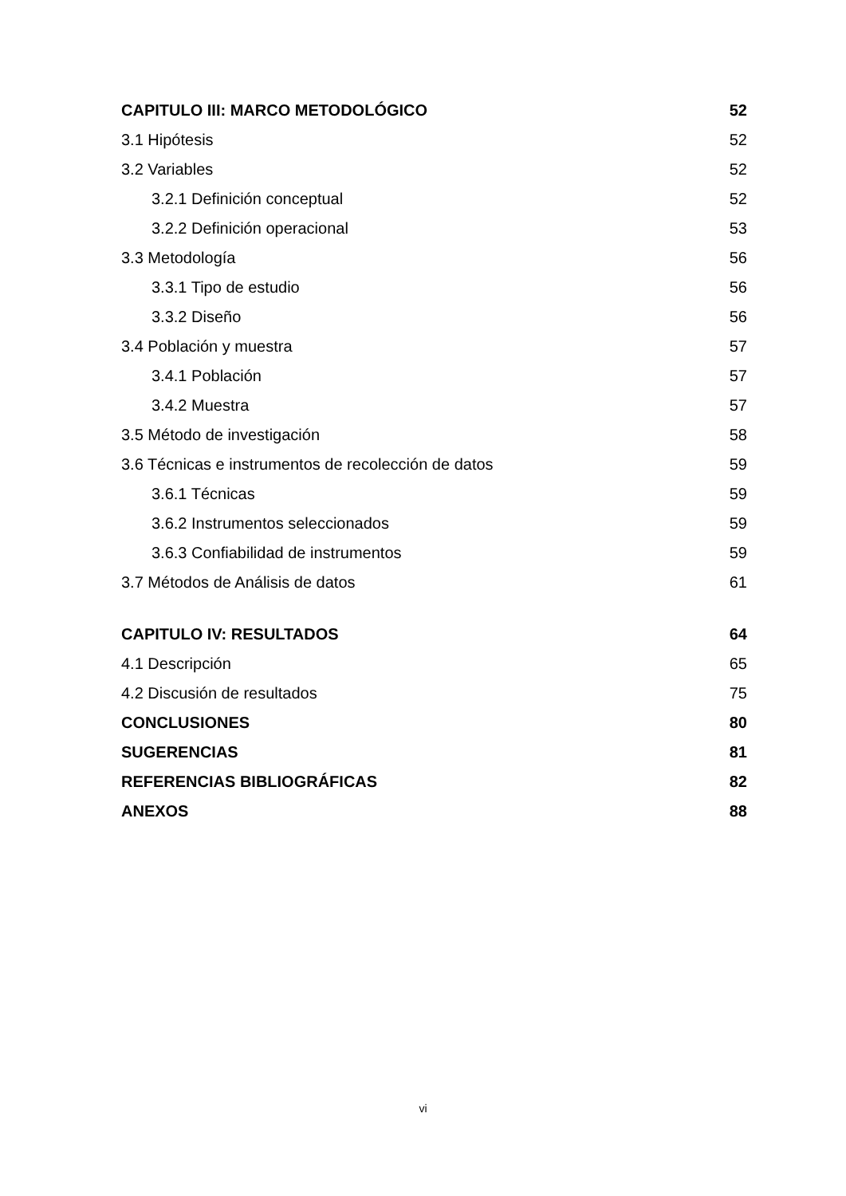CAPITULO III: MARCO METODOLÓGICO 52
3.1 Hipótesis 52
3.2 Variables 52
3.2.1 Definición conceptual 52
3.2.2 Definición operacional 53
3.3 Metodología 56
3.3.1 Tipo de estudio 56
3.3.2 Diseño 56
3.4 Población y muestra 57
3.4.1 Población 57
3.4.2 Muestra 57
3.5 Método de investigación 58
3.6 Técnicas e instrumentos de recolección de datos 59
3.6.1 Técnicas 59
3.6.2 Instrumentos seleccionados 59
3.6.3 Confiabilidad de instrumentos 59
3.7 Métodos de Análisis de datos 61
CAPITULO IV: RESULTADOS 64
4.1 Descripción 65
4.2 Discusión de resultados 75
CONCLUSIONES 80
SUGERENCIAS 81
REFERENCIAS BIBLIOGRÁFICAS 82
ANEXOS 88
vi